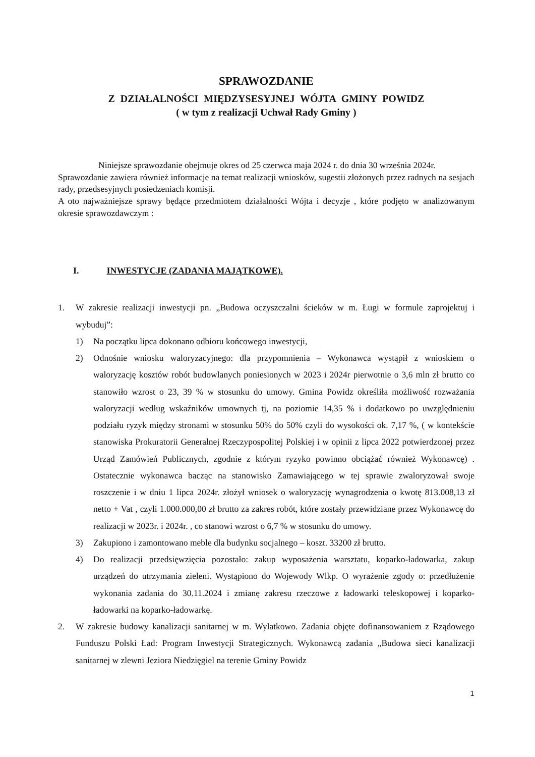SPRAWOZDANIE
Z DZIAŁALNOŚCI MIĘDZYSESYJNEJ WÓJTA GMINY POWIDZ
( w tym z realizacji Uchwał Rady Gminy )
Niniejsze sprawozdanie obejmuje okres od 25 czerwca maja 2024 r. do dnia 30 września 2024r.
Sprawozdanie zawiera również informacje na temat realizacji wniosków, sugestii złożonych przez radnych na sesjach rady, przedsesyjnych posiedzeniach komisji.
A oto najważniejsze sprawy będące przedmiotem działalności Wójta i decyzje , które podjęto w analizowanym okresie sprawozdawczym :
I. INWESTYCJE (ZADANIA MAJĄTKOWE).
1. W zakresie realizacji inwestycji pn. „Budowa oczyszczalni ścieków w m. Ługi w formule zaprojektuj i wybuduj”:
1) Na początku lipca dokonano odbioru końcowego inwestycji,
2) Odnośnie wniosku waloryzacyjnego: dla przypomnienia – Wykonawca wystąpił z wnioskiem o waloryzację kosztów robót budowlanych poniesionych w 2023 i 2024r pierwotnie o 3,6 mln zł brutto co stanowiło wzrost o 23, 39 % w stosunku do umowy. Gmina Powidz określiła możliwość rozważania waloryzacji według wskaźników umownych tj, na poziomie 14,35 % i dodatkowo po uwzględnieniu podziału ryzyk między stronami w stosunku 50% do 50% czyli do wysokości ok. 7,17 %, ( w kontekście stanowiska Prokuratorii Generalnej Rzeczypospolitej Polskiej i w opinii z lipca 2022 potwierdzonej przez Urząd Zamówień Publicznych, zgodnie z którym ryzyko powinno obciążać również Wykonawcę) . Ostatecznie wykonawca bacząc na stanowisko Zamawiającego w tej sprawie zwaloryzował swoje roszczenie i w dniu 1 lipca 2024r. złożył wniosek o waloryzację wynagrodzenia o kwotę 813.008,13 zł netto + Vat , czyli 1.000.000,00 zł brutto za zakres robót, które zostały przewidziane przez Wykonawcę do realizacji w 2023r. i 2024r. , co stanowi wzrost o 6,7 % w stosunku do umowy.
3) Zakupiono i zamontowano meble dla budynku socjalnego – koszt. 33200 zł brutto.
4) Do realizacji przedsięwzięcia pozostało: zakup wyposażenia warsztatu, koparko-ładowarka, zakup urządzeń do utrzymania zieleni. Wystąpiono do Wojewody Wlkp. O wyrażenie zgody o: przedłużenie wykonania zadania do 30.11.2024 i zmianę zakresu rzeczowe z ładowarki teleskopowej i koparko-ładowarki na koparko-ładowarkę.
2. W zakresie budowy kanalizacji sanitarnej w m. Wylatkowo. Zadania objęte dofinansowaniem z Rządowego Funduszu Polski Ład: Program Inwestycji Strategicznych. Wykonawcą zadania „Budowa sieci kanalizacji sanitarnej w zlewni Jeziora Niedzięgiel na terenie Gminy Powidz
1